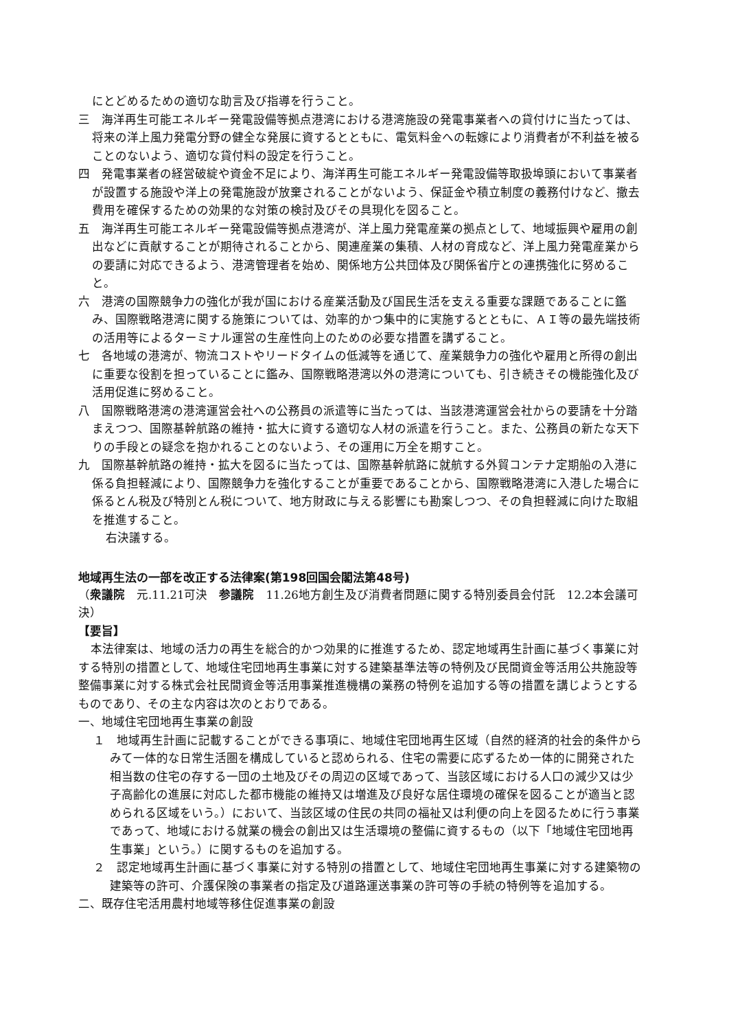にとどめるための適切な助言及び指導を行うこと。
三　海洋再生可能エネルギー発電設備等拠点港湾における港湾施設の発電事業者への貸付けに当たっては、将来の洋上風力発電分野の健全な発展に資するとともに、電気料金への転嫁により消費者が不利益を被ることのないよう、適切な貸付料の設定を行うこと。
四　発電事業者の経営破綻や資金不足により、海洋再生可能エネルギー発電設備等取扱埠頭において事業者が設置する施設や洋上の発電施設が放棄されることがないよう、保証金や積立制度の義務付けなど、撤去費用を確保するための効果的な対策の検討及びその具現化を図ること。
五　海洋再生可能エネルギー発電設備等拠点港湾が、洋上風力発電産業の拠点として、地域振興や雇用の創出などに貢献することが期待されることから、関連産業の集積、人材の育成など、洋上風力発電産業からの要請に対応できるよう、港湾管理者を始め、関係地方公共団体及び関係省庁との連携強化に努めること。
六　港湾の国際競争力の強化が我が国における産業活動及び国民生活を支える重要な課題であることに鑑み、国際戦略港湾に関する施策については、効率的かつ集中的に実施するとともに、ＡＩ等の最先端技術の活用等によるターミナル運営の生産性向上のための必要な措置を講ずること。
七　各地域の港湾が、物流コストやリードタイムの低減等を通じて、産業競争力の強化や雇用と所得の創出に重要な役割を担っていることに鑑み、国際戦略港湾以外の港湾についても、引き続きその機能強化及び活用促進に努めること。
八　国際戦略港湾の港湾運営会社への公務員の派遣等に当たっては、当該港湾運営会社からの要請を十分踏まえつつ、国際基幹航路の維持・拡大に資する適切な人材の派遣を行うこと。また、公務員の新たな天下りの手段との疑念を抱かれることのないよう、その運用に万全を期すこと。
九　国際基幹航路の維持・拡大を図るに当たっては、国際基幹航路に就航する外貿コンテナ定期船の入港に係る負担軽減により、国際競争力を強化することが重要であることから、国際戦略港湾に入港した場合に係るとん税及び特別とん税について、地方財政に与える影響にも勘案しつつ、その負担軽減に向けた取組を推進すること。
右決議する。
地域再生法の一部を改正する法律案(第198回国会閣法第48号)
（衆議院　元.11.21可決　参議院　11.26地方創生及び消費者問題に関する特別委員会付託　12.2本会議可決）
【要旨】
本法律案は、地域の活力の再生を総合的かつ効果的に推進するため、認定地域再生計画に基づく事業に対する特別の措置として、地域住宅団地再生事業に対する建築基準法等の特例及び民間資金等活用公共施設等整備事業に対する株式会社民間資金等活用事業推進機構の業務の特例を追加する等の措置を講じようとするものであり、その主な内容は次のとおりである。
一、地域住宅団地再生事業の創設
１　地域再生計画に記載することができる事項に、地域住宅団地再生区域（自然的経済的社会的条件からみて一体的な日常生活圏を構成していると認められる、住宅の需要に応ずるため一体的に開発された相当数の住宅の存する一団の土地及びその周辺の区域であって、当該区域における人口の減少又は少子高齢化の進展に対応した都市機能の維持又は増進及び良好な居住環境の確保を図ることが適当と認められる区域をいう。）において、当該区域の住民の共同の福祉又は利便の向上を図るために行う事業であって、地域における就業の機会の創出又は生活環境の整備に資するもの（以下「地域住宅団地再生事業」という。）に関するものを追加する。
２　認定地域再生計画に基づく事業に対する特別の措置として、地域住宅団地再生事業に対する建築物の建築等の許可、介護保険の事業者の指定及び道路運送事業の許可等の手続の特例等を追加する。
二、既存住宅活用農村地域等移住促進事業の創設